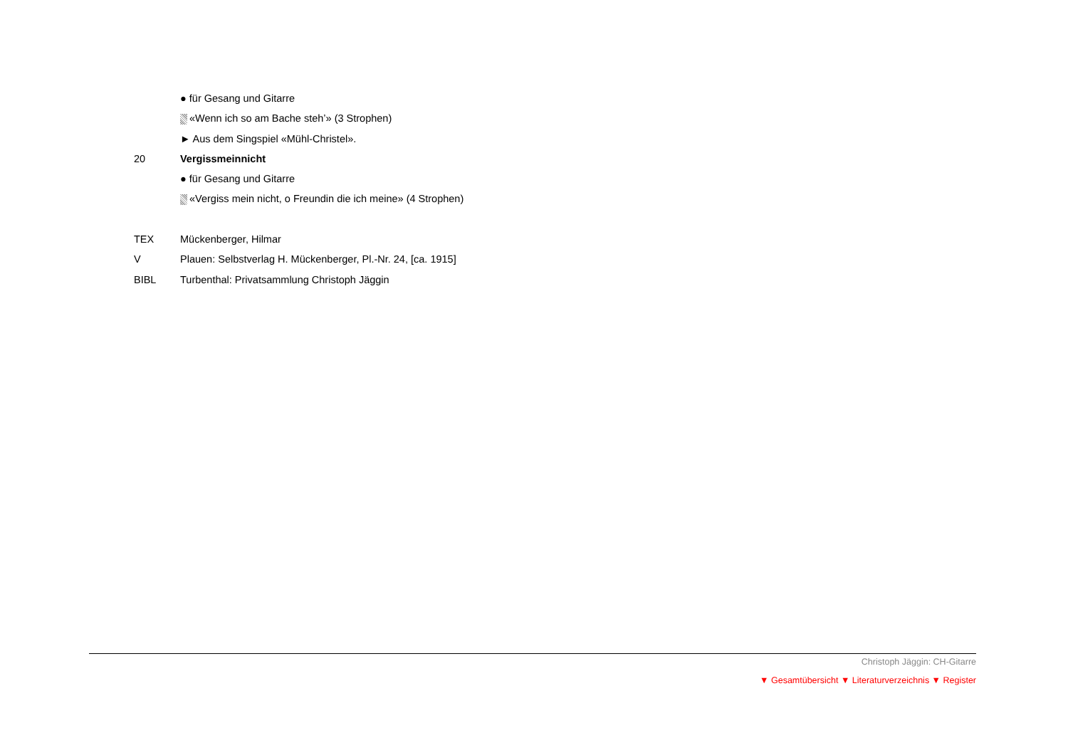● für Gesang und Gitarre
«Wenn ich so am Bache steh’» (3 Strophen)
► Aus dem Singspiel «Mühl-Christel».
20 Vergissmeinnicht
● für Gesang und Gitarre
«Vergiss mein nicht, o Freundin die ich meine» (4 Strophen)
TEX Mückenberger, Hilmar
V Plauen: Selbstverlag H. Mückenberger, Pl.-Nr. 24, [ca. 1915]
BIBL Turbenthal: Privatsammlung Christoph Jäggin
Christoph Jäggin: CH-Gitarre
▼ Gesamtübersicht ▼ Literaturverzeichnis ▼ Register